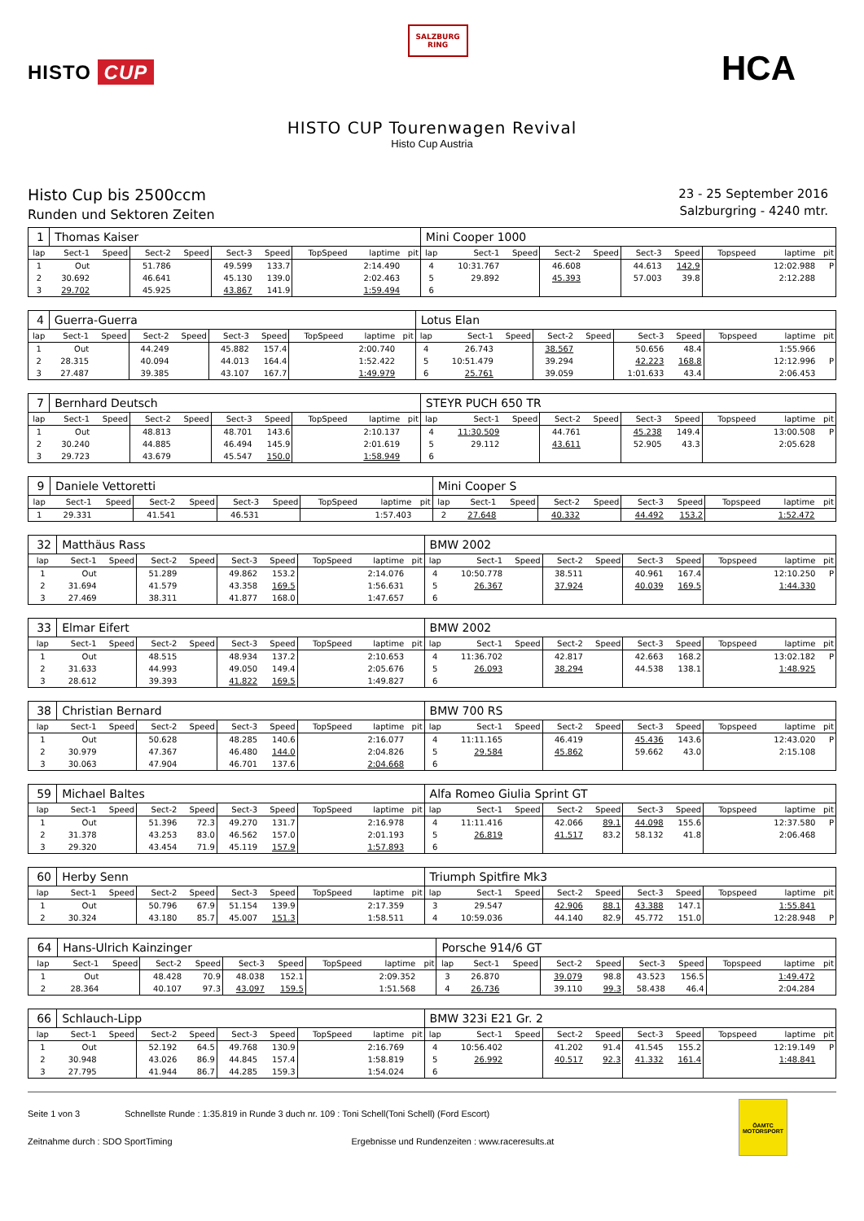HISTO CUP
SALZBURG
RING
HCA
HISTO CUP Tourenwagen Revival
Histo Cup Austria
Histo Cup bis 2500ccm
Runden und Sektoren Zeiten
23 - 25 September 2016
Salzburgring - 4240 mtr.
| 1 | Thomas Kaiser | | | | | | | | | Mini Cooper 1000 | | | | | | | | | |
| lap | Sect-1 | Speed | Sect-2 | Speed | Sect-3 | Speed | TopSpeed | laptime | pit | lap | Sect-1 | Speed | Sect-2 | Speed | Sect-3 | Speed | Topspeed | laptime | pit |
| 1 | Out | | 51.786 | | 49.599 | 133.7 | | 2:14.490 | | 4 | 10:31.767 | | 46.608 | | 44.613 | 142.9 | | 12:02.988 | P |
| 2 | 30.692 | | 46.641 | | 45.130 | 139.0 | | 2:02.463 | | 5 | 29.892 | | 45.393 | | 57.003 | 39.8 | | 2:12.288 | |
| 3 | 29.702 | | 45.925 | | 43.867 | 141.9 | | 1:59.494 | | 6 | | | | | | | | | |
| 4 | Guerra-Guerra | | | | | | | | | Lotus Elan | | | | | | | | | |
| lap | Sect-1 | Speed | Sect-2 | Speed | Sect-3 | Speed | TopSpeed | laptime | pit | lap | Sect-1 | Speed | Sect-2 | Speed | Sect-3 | Speed | Topspeed | laptime | pit |
| 1 | Out | | 44.249 | | 45.882 | 157.4 | | 2:00.740 | | 4 | 26.743 | | 38.567 | | 50.656 | 48.4 | | 1:55.966 | |
| 2 | 28.315 | | 40.094 | | 44.013 | 164.4 | | 1:52.422 | | 5 | 10:51.479 | | 39.294 | | 42.223 | 168.8 | | 12:12.996 | P |
| 3 | 27.487 | | 39.385 | | 43.107 | 167.7 | | 1:49.979 | | 6 | 25.761 | | 39.059 | | 1:01.633 | 43.4 | | 2:06.453 | |
| 7 | Bernhard Deutsch | | | | | | | | | STEYR PUCH 650 TR | | | | | | | | | |
| lap | Sect-1 | Speed | Sect-2 | Speed | Sect-3 | Speed | TopSpeed | laptime | pit | lap | Sect-1 | Speed | Sect-2 | Speed | Sect-3 | Speed | Topspeed | laptime | pit |
| 1 | Out | | 48.813 | | 48.701 | 143.6 | | 2:10.137 | | 4 | 11:30.509 | | 44.761 | | 45.238 | 149.4 | | 13:00.508 | P |
| 2 | 30.240 | | 44.885 | | 46.494 | 145.9 | | 2:01.619 | | 5 | 29.112 | | 43.611 | | 52.905 | 43.3 | | 2:05.628 | |
| 3 | 29.723 | | 43.679 | | 45.547 | 150.0 | | 1:58.949 | | 6 | | | | | | | | | |
| 9 | Daniele Vettoretti | | | | | | | | | Mini Cooper S | | | | | | | | | |
| lap | Sect-1 | Speed | Sect-2 | Speed | Sect-3 | Speed | TopSpeed | laptime | pit | lap | Sect-1 | Speed | Sect-2 | Speed | Sect-3 | Speed | Topspeed | laptime | pit |
| 1 | 29.331 | | 41.541 | | 46.531 | | | 1:57.403 | | 2 | 27.648 | | 40.332 | | 44.492 | 153.2 | | 1:52.472 | |
| 32 | Matthäus Rass | | | | | | | | | BMW 2002 | | | | | | | | | |
| lap | Sect-1 | Speed | Sect-2 | Speed | Sect-3 | Speed | TopSpeed | laptime | pit | lap | Sect-1 | Speed | Sect-2 | Speed | Sect-3 | Speed | Topspeed | laptime | pit |
| 1 | Out | | 51.289 | | 49.862 | 153.2 | | 2:14.076 | | 4 | 10:50.778 | | 38.511 | | 40.961 | 167.4 | | 12:10.250 | P |
| 2 | 31.694 | | 41.579 | | 43.358 | 169.5 | | 1:56.631 | | 5 | 26.367 | | 37.924 | | 40.039 | 169.5 | | 1:44.330 | |
| 3 | 27.469 | | 38.311 | | 41.877 | 168.0 | | 1:47.657 | | 6 | | | | | | | | | |
| 33 | Elmar Eifert | | | | | | | | | BMW 2002 | | | | | | | | | |
| lap | Sect-1 | Speed | Sect-2 | Speed | Sect-3 | Speed | TopSpeed | laptime | pit | lap | Sect-1 | Speed | Sect-2 | Speed | Sect-3 | Speed | Topspeed | laptime | pit |
| 1 | Out | | 48.515 | | 48.934 | 137.2 | | 2:10.653 | | 4 | 11:36.702 | | 42.817 | | 42.663 | 168.2 | | 13:02.182 | P |
| 2 | 31.633 | | 44.993 | | 49.050 | 149.4 | | 2:05.676 | | 5 | 26.093 | | 38.294 | | 44.538 | 138.1 | | 1:48.925 | |
| 3 | 28.612 | | 39.393 | | 41.822 | 169.5 | | 1:49.827 | | 6 | | | | | | | | | |
| 38 | Christian Bernard | | | | | | | | | BMW 700 RS | | | | | | | | | |
| lap | Sect-1 | Speed | Sect-2 | Speed | Sect-3 | Speed | TopSpeed | laptime | pit | lap | Sect-1 | Speed | Sect-2 | Speed | Sect-3 | Speed | Topspeed | laptime | pit |
| 1 | Out | | 50.628 | | 48.285 | 140.6 | | 2:16.077 | | 4 | 11:11.165 | | 46.419 | | 45.436 | 143.6 | | 12:43.020 | P |
| 2 | 30.979 | | 47.367 | | 46.480 | 144.0 | | 2:04.826 | | 5 | 29.584 | | 45.862 | | 59.662 | 43.0 | | 2:15.108 | |
| 3 | 30.063 | | 47.904 | | 46.701 | 137.6 | | 2:04.668 | | 6 | | | | | | | | | |
| 59 | Michael Baltes | | | | | | | | | Alfa Romeo Giulia Sprint GT | | | | | | | | | |
| lap | Sect-1 | Speed | Sect-2 | Speed | Sect-3 | Speed | TopSpeed | laptime | pit | lap | Sect-1 | Speed | Sect-2 | Speed | Sect-3 | Speed | Topspeed | laptime | pit |
| 1 | Out | | 51.396 | 72.3 | 49.270 | 131.7 | | 2:16.978 | | 4 | 11:11.416 | | 42.066 | 89.1 | 44.098 | 155.6 | | 12:37.580 | P |
| 2 | 31.378 | | 43.253 | 83.0 | 46.562 | 157.0 | | 2:01.193 | | 5 | 26.819 | | 41.517 | 83.2 | 58.132 | 41.8 | | 2:06.468 | |
| 3 | 29.320 | | 43.454 | 71.9 | 45.119 | 157.9 | | 1:57.893 | | 6 | | | | | | | | | |
| 60 | Herby Senn | | | | | | | | | Triumph Spitfire Mk3 | | | | | | | | | |
| lap | Sect-1 | Speed | Sect-2 | Speed | Sect-3 | Speed | TopSpeed | laptime | pit | lap | Sect-1 | Speed | Sect-2 | Speed | Sect-3 | Speed | Topspeed | laptime | pit |
| 1 | Out | | 50.796 | 67.9 | 51.154 | 139.9 | | 2:17.359 | | 3 | 29.547 | | 42.906 | 88.1 | 43.388 | 147.1 | | 1:55.841 | |
| 2 | 30.324 | | 43.180 | 85.7 | 45.007 | 151.3 | | 1:58.511 | | 4 | 10:59.036 | | 44.140 | 82.9 | 45.772 | 151.0 | | 12:28.948 | P |
| 64 | Hans-Ulrich Kainzinger | | | | | | | | | Porsche 914/6 GT | | | | | | | | | |
| lap | Sect-1 | Speed | Sect-2 | Speed | Sect-3 | Speed | TopSpeed | laptime | pit | lap | Sect-1 | Speed | Sect-2 | Speed | Sect-3 | Speed | Topspeed | laptime | pit |
| 1 | Out | | 48.428 | 70.9 | 48.038 | 152.1 | | 2:09.352 | | 3 | 26.870 | | 39.079 | 98.8 | 43.523 | 156.5 | | 1:49.472 | |
| 2 | 28.364 | | 40.107 | 97.3 | 43.097 | 159.5 | | 1:51.568 | | 4 | 26.736 | | 39.110 | 99.3 | 58.438 | 46.4 | | 2:04.284 | |
| 66 | Schlauch-Lipp | | | | | | | | | BMW 323i E21 Gr. 2 | | | | | | | | | |
| lap | Sect-1 | Speed | Sect-2 | Speed | Sect-3 | Speed | TopSpeed | laptime | pit | lap | Sect-1 | Speed | Sect-2 | Speed | Sect-3 | Speed | Topspeed | laptime | pit |
| 1 | Out | | 52.192 | 64.5 | 49.768 | 130.9 | | 2:16.769 | | 4 | 10:56.402 | | 41.202 | 91.4 | 41.545 | 155.2 | | 12:19.149 | P |
| 2 | 30.948 | | 43.026 | 86.9 | 44.845 | 157.4 | | 1:58.819 | | 5 | 26.992 | | 40.517 | 92.3 | 41.332 | 161.4 | | 1:48.841 | |
| 3 | 27.795 | | 41.944 | 86.7 | 44.285 | 159.3 | | 1:54.024 | | 6 | | | | | | | | | |
Seite 1 von 3 Schnellste Runde : 1:35.819 in Runde 3 duch nr. 109 : Toni Schell(Toni Schell) (Ford Escort)
Zeitnahme durch : SDO SportTiming Ergebnisse und Rundenzeiten : www.raceresults.at
ÖAMTC
MOTORSPORT